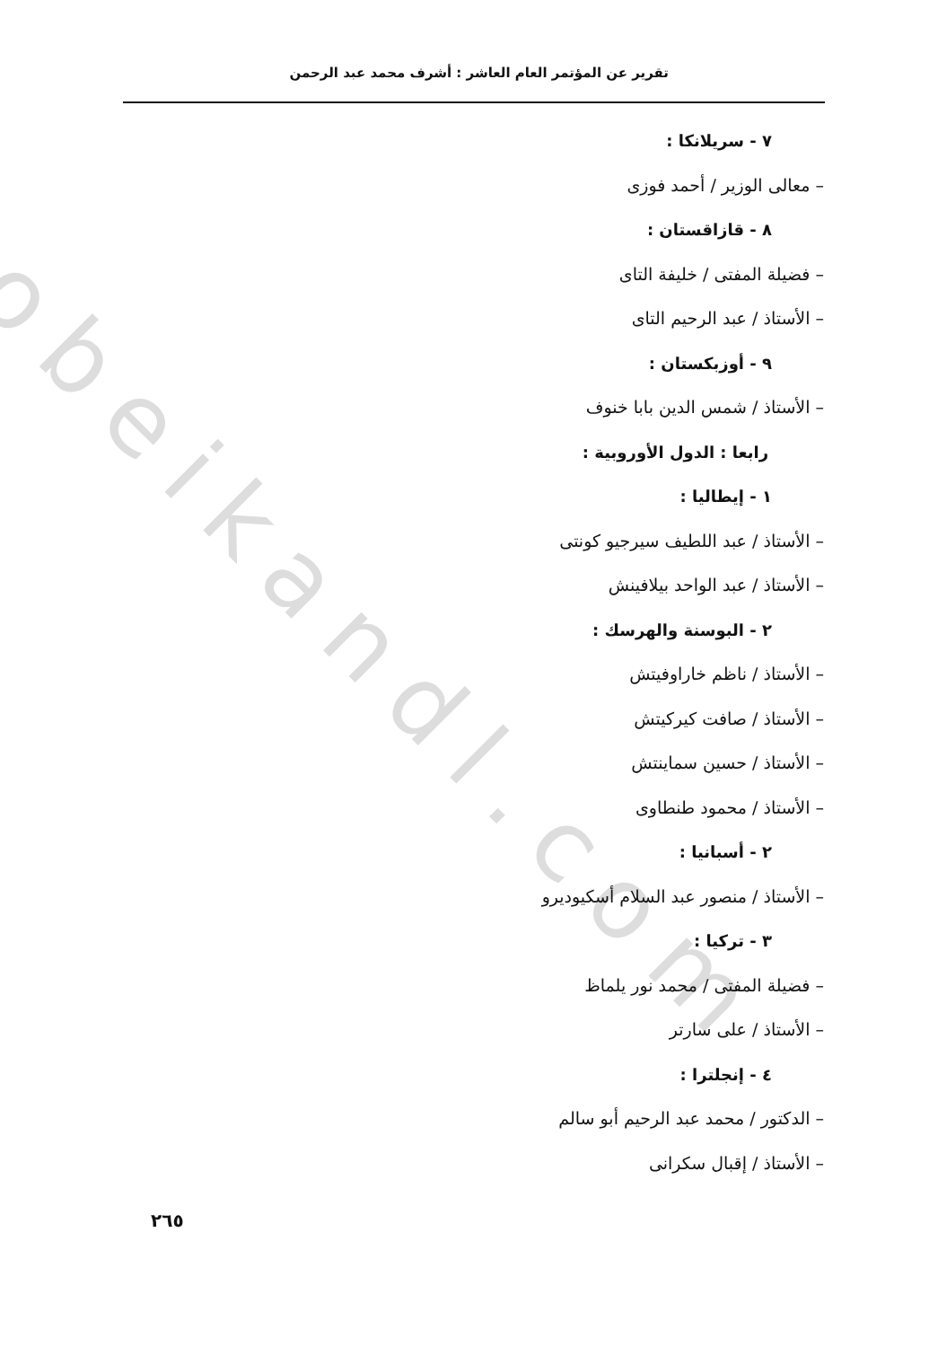obeikandl.com
تقرير عن المؤتمر العام العاشر : أشرف محمد عبد الرحمن
٧ - سريلانكا :
– معالى الوزير / أحمد فوزى
٨ - قازاقستان :
– فضيلة المفتى / خليفة التاى
– الأستاذ / عبد الرحيم التاى
٩ - أوزبكستان :
– الأستاذ / شمس الدين بابا خنوف
رابعا : الدول الأوروبية :
١ - إيطاليا :
– الأستاذ / عبد اللطيف سيرجيو كونتى
– الأستاذ / عبد الواحد بيلافينش
٢ - البوسنة والهرسك :
– الأستاذ / ناظم خاراوفيتش
– الأستاذ / صافت كيركيتش
– الأستاذ / حسين سماينتش
– الأستاذ / محمود طنطاوى
٢ - أسبانيا :
– الأستاذ / منصور عبد السلام أسكيوديرو
٣ - تركيا :
– فضيلة المفتى / محمد نور يلماظ
– الأستاذ / على سارتر
٤ - إنجلترا :
– الدكتور / محمد عبد الرحيم أبو سالم
– الأستاذ / إقبال سكرانى
٢٦٥